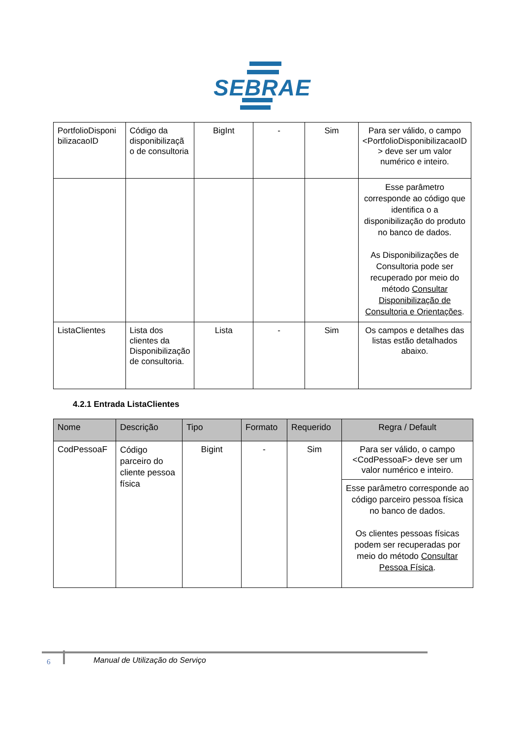SEBRAE
| PortfolioDisponi bilizacaoID | Código da disponibilizaçã o de consultoria | BigInt | - | Sim | Para ser válido, o campo <PortfolioDisponibilizacaoID > deve ser um valor numérico e inteiro. |
| | | | | | Esse parâmetro corresponde ao código que identifica o a disponibilização do produto no banco de dados. As Disponibilizações de Consultoria pode ser recuperado por meio do método Consultar Disponibilização de Consultoria e Orientações . |
| ListaClientes | Lista dos clientes da Disponibilização de consultoria. | Lista | - | Sim | Os campos e detalhes das listas estão detalhados abaixo. |
4.2.1 Entrada ListaClientes
| Nome | Descrição | Tipo | Formato | Requerido | Regra / Default |
| --- | --- | --- | --- | --- | --- |
| CodPessoaF | Código parceiro do cliente pessoa física | Bigint | - | Sim | Para ser válido, o campo <CodPessoaF> deve ser um valor numérico e inteiro. |
| | | | | | Esse parâmetro corresponde ao código parceiro pessoa física no banco de dados. Os clientes pessoas físicas podem ser recuperadas por meio do método Consultar Pessoa Física . |
6
Manual de Utilização do Serviço